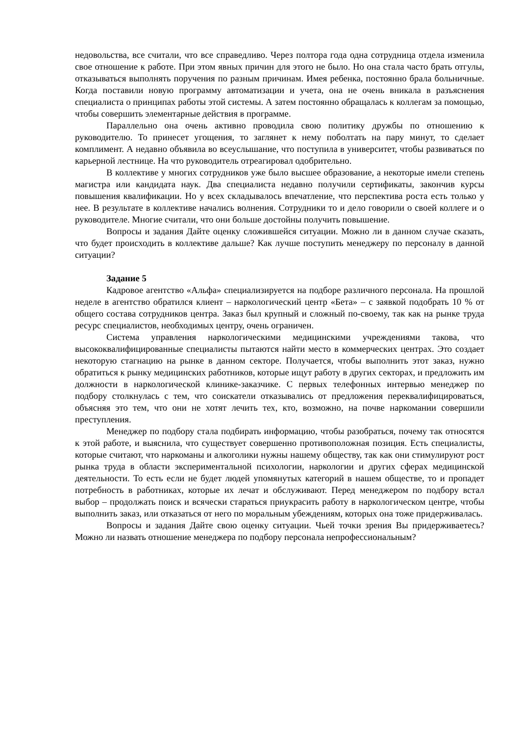недовольства, все считали, что все справедливо. Через полтора года одна сотрудница отдела изменила свое отношение к работе. При этом явных причин для этого не было. Но она стала часто брать отгулы, отказываться выполнять поручения по разным причинам. Имея ребенка, постоянно брала больничные. Когда поставили новую программу автоматизации и учета, она не очень вникала в разъяснения специалиста о принципах работы этой системы. А затем постоянно обращалась к коллегам за помощью, чтобы совершить элементарные действия в программе.
Параллельно она очень активно проводила свою политику дружбы по отношению к руководителю. То принесет угощения, то заглянет к нему поболтать на пару минут, то сделает комплимент. А недавно объявила во всеуслышание, что поступила в университет, чтобы развиваться по карьерной лестнице. На что руководитель отреагировал одобрительно.
В коллективе у многих сотрудников уже было высшее образование, а некоторые имели степень магистра или кандидата наук. Два специалиста недавно получили сертификаты, закончив курсы повышения квалификации. Но у всех складывалось впечатление, что перспектива роста есть только у нее. В результате в коллективе начались волнения. Сотрудники то и дело говорили о своей коллеге и о руководителе. Многие считали, что они больше достойны получить повышение.
Вопросы и задания Дайте оценку сложившейся ситуации. Можно ли в данном случае сказать, что будет происходить в коллективе дальше? Как лучше поступить менеджеру по персоналу в данной ситуации?
Задание 5
Кадровое агентство «Альфа» специализируется на подборе различного персонала. На прошлой неделе в агентство обратился клиент – наркологический центр «Бета» – с заявкой подобрать 10 % от общего состава сотрудников центра. Заказ был крупный и сложный по-своему, так как на рынке труда ресурс специалистов, необходимых центру, очень ограничен.
Система управления наркологическими медицинскими учреждениями такова, что высококвалифицированные специалисты пытаются найти место в коммерческих центрах. Это создает некоторую стагнацию на рынке в данном секторе. Получается, чтобы выполнить этот заказ, нужно обратиться к рынку медицинских работников, которые ищут работу в других секторах, и предложить им должности в наркологической клинике-заказчике. С первых телефонных интервью менеджер по подбору столкнулась с тем, что соискатели отказывались от предложения переквалифицироваться, объясняя это тем, что они не хотят лечить тех, кто, возможно, на почве наркомании совершили преступления.
Менеджер по подбору стала подбирать информацию, чтобы разобраться, почему так относятся к этой работе, и выяснила, что существует совершенно противоположная позиция. Есть специалисты, которые считают, что наркоманы и алкоголики нужны нашему обществу, так как они стимулируют рост рынка труда в области экспериментальной психологии, наркологии и других сферах медицинской деятельности. То есть если не будет людей упомянутых категорий в нашем обществе, то и пропадет потребность в работниках, которые их лечат и обслуживают. Перед менеджером по подбору встал выбор – продолжать поиск и всячески стараться приукрасить работу в наркологическом центре, чтобы выполнить заказ, или отказаться от него по моральным убеждениям, которых она тоже придерживалась.
Вопросы и задания Дайте свою оценку ситуации. Чьей точки зрения Вы придерживаетесь? Можно ли назвать отношение менеджера по подбору персонала непрофессиональным?